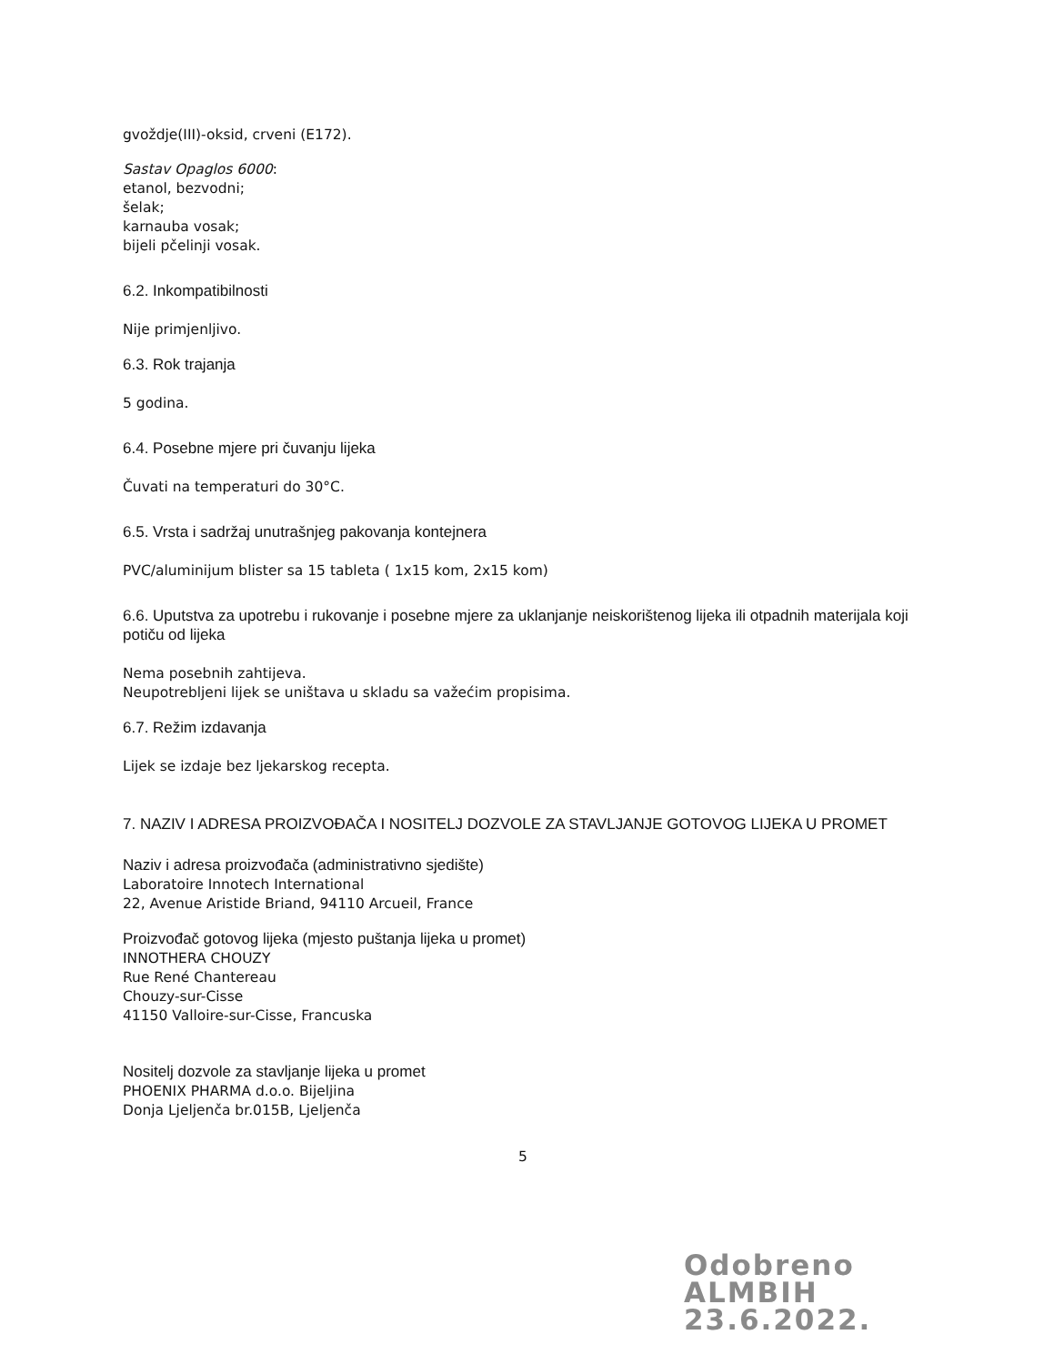gvoždje(III)-oksid, crveni (E172).
Sastav Opaglos 6000:
etanol, bezvodni;
šelak;
karnauba vosak;
bijeli pčelinji vosak.
6.2. Inkompatibilnosti
Nije primjenljivo.
6.3. Rok trajanja
5 godina.
6.4. Posebne mjere pri čuvanju lijeka
Čuvati na temperaturi do 30°C.
6.5. Vrsta i sadržaj unutrašnjeg pakovanja kontejnera
PVC/aluminijum blister sa 15 tableta ( 1x15 kom, 2x15 kom)
6.6. Uputstva za upotrebu i rukovanje i posebne mjere za uklanjanje neiskorištenog lijeka ili otpadnih materijala koji potiču od lijeka
Nema posebnih zahtijeva.
Neupotrebljeni lijek se uništava u skladu sa važećim propisima.
6.7. Režim izdavanja
Lijek se izdaje bez ljekarskog recepta.
7. NAZIV I ADRESA PROIZVOĐAČA I NOSITELJ DOZVOLE ZA STAVLJANJE GOTOVOG LIJEKA U PROMET
Naziv i adresa proizvođača (administrativno sjedište)
Laboratoire Innotech International
22, Avenue Aristide Briand, 94110 Arcueil, France
Proizvođač gotovog lijeka (mjesto puštanja lijeka u promet)
INNOTHERA CHOUZY
Rue René Chantereau
Chouzy-sur-Cisse
41150 Valloire-sur-Cisse, Francuska
Nositelj dozvole za stavljanje lijeka u promet
PHOENIX PHARMA d.o.o. Bijeljina
Donja Ljeljenča br.015B, Ljeljenča
5
Odobreno
ALMBIH
23.6.2022.